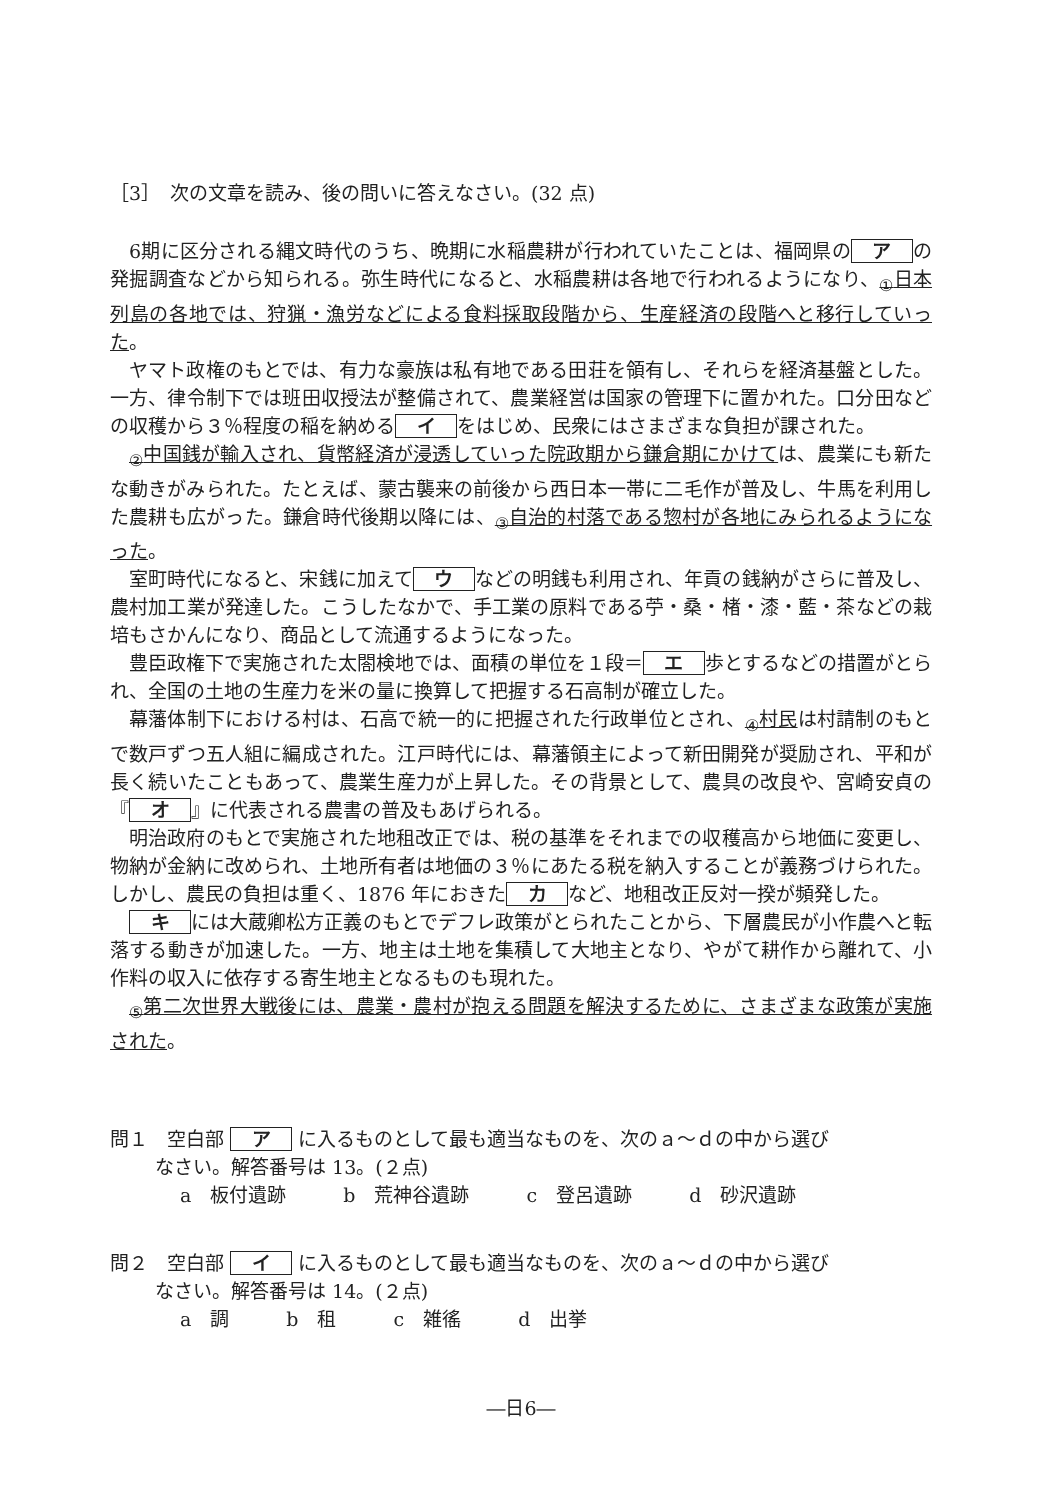［3］　次の文章を読み、後の問いに答えなさい。(32 点)
6期に区分される縄文時代のうち、晩期に水稲農耕が行われていたことは、福岡県の ア の発掘調査などから知られる。弥生時代になると、水稲農耕は各地で行われるようになり、<sub>①</sub>日本列島の各地では、狩猟・漁労などによる食料採取段階から、生産経済の段階へと移行していった。
ヤマト政権のもとでは、有力な豪族は私有地である田荘を領有し、それらを経済基盤とした。一方、律令制下では班田収授法が整備されて、農業経営は国家の管理下に置かれた。口分田などの収穫から３％程度の稲を納める イ をはじめ、民衆にはさまざまな負担が課された。
<sub>②</sub>中国銭が輸入され、貨幣経済が浸透していった院政期から鎌倉期にかけては、農業にも新たな動きがみられた。たとえば、蒙古襲来の前後から西日本一帯に二毛作が普及し、牛馬を利用した農耕も広がった。鎌倉時代後期以降には、<sub>③</sub>自治的村落である惣村が各地にみられるようになった。
室町時代になると、宋銭に加えて ウ などの明銭も利用され、年貢の銭納がさらに普及し、農村加工業が発達した。こうしたなかで、手工業の原料である苧・桑・楮・漆・藍・茶などの栽培もさかんになり、商品として流通するようになった。
豊臣政権下で実施された太閤検地では、面積の単位を１段＝ エ 歩とするなどの措置がとられ、全国の土地の生産力を米の量に換算して把握する石高制が確立した。
幕藩体制下における村は、石高で統一的に把握された行政単位とされ、<sub>④</sub>村民は村請制のもとで数戸ずつ五人組に編成された。江戸時代には、幕藩領主によって新田開発が奨励され、平和が長く続いたこともあって、農業生産力が上昇した。その背景として、農具の改良や、宮崎安貞の『 オ 』に代表される農書の普及もあげられる。
明治政府のもとで実施された地租改正では、税の基準をそれまでの収穫高から地価に変更し、物納が金納に改められ、土地所有者は地価の３％にあたる税を納入することが義務づけられた。しかし、農民の負担は重く、1876 年におきた カ など、地租改正反対一揆が頻発した。
キ には大蔵卿松方正義のもとでデフレ政策がとられたことから、下層農民が小作農へと転落する動きが加速した。一方、地主は土地を集積して大地主となり、やがて耕作から離れて、小作料の収入に依存する寄生地主となるものも現れた。
<sub>⑤</sub>第二次世界大戦後には、農業・農村が抱える問題を解決するために、さまざまな政策が実施された。
問１　空白部 ア に入るものとして最も適当なものを、次のａ～ｄの中から選び
なさい。解答番号は 13。(２点)
a　板付遺跡　　　b　荒神谷遺跡　　　c　登呂遺跡　　　d　砂沢遺跡
問２　空白部 イ に入るものとして最も適当なものを、次のａ～ｄの中から選び
なさい。解答番号は 14。(２点)
a　調　　　b　租　　　c　雑徭　　　d　出挙
―日6―